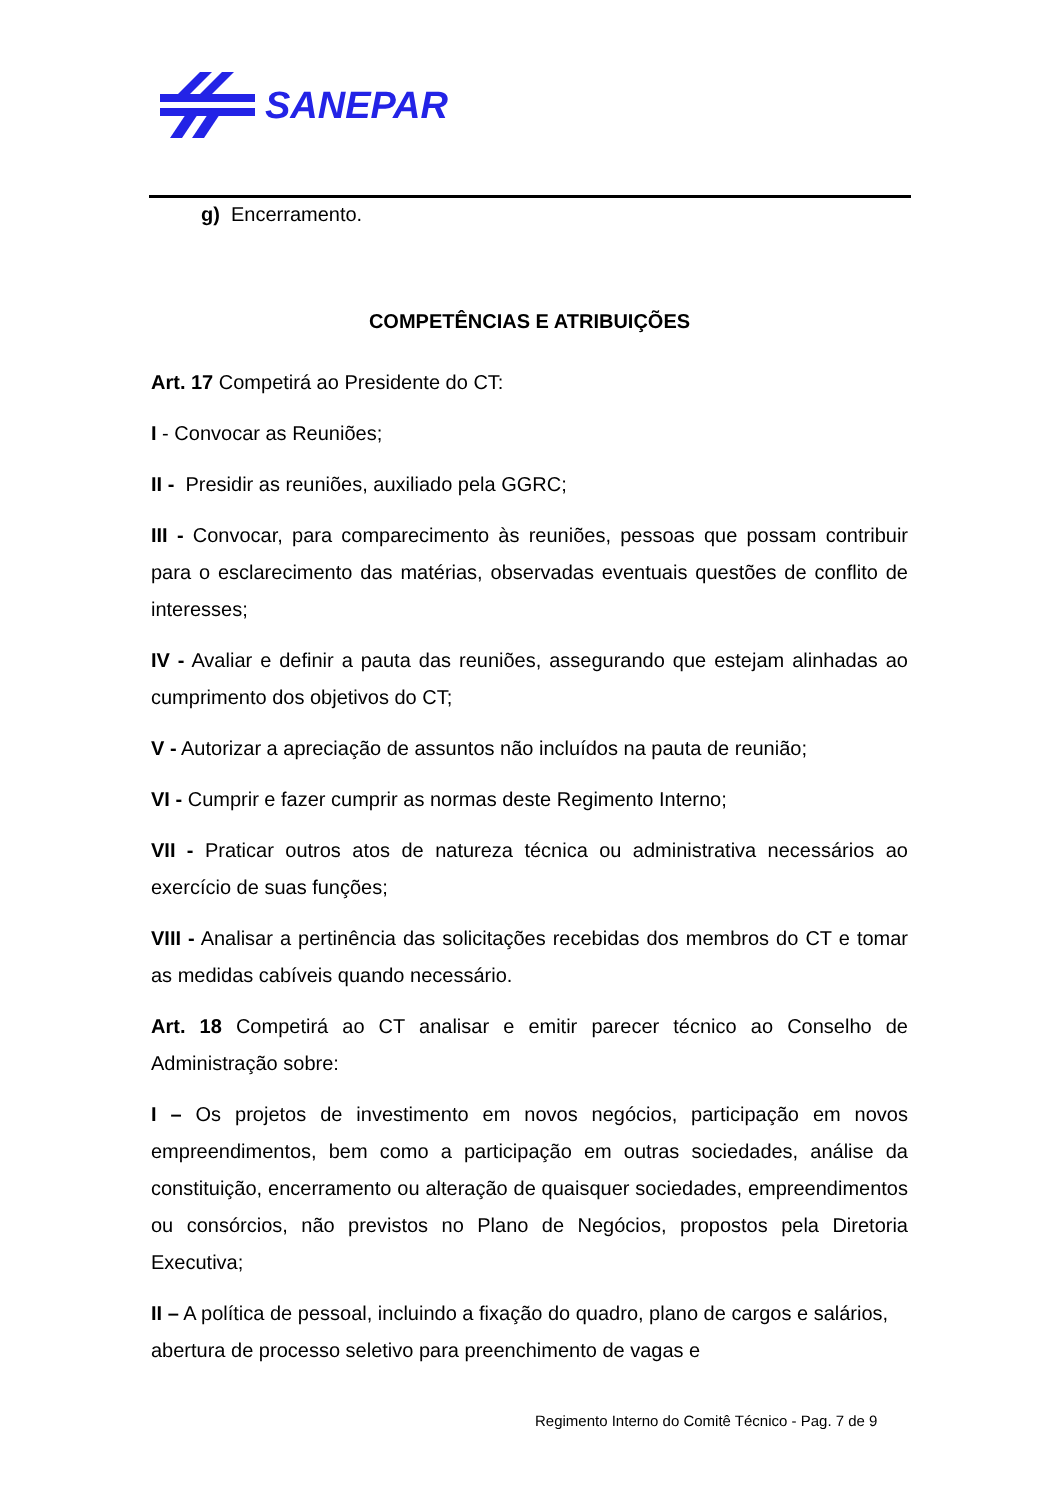SANEPAR
g) Encerramento.
COMPETÊNCIAS E ATRIBUIÇÕES
Art. 17 Competirá ao Presidente do CT:
I - Convocar as Reuniões;
II - Presidir as reuniões, auxiliado pela GGRC;
III - Convocar, para comparecimento às reuniões, pessoas que possam contribuir para o esclarecimento das matérias, observadas eventuais questões de conflito de interesses;
IV - Avaliar e definir a pauta das reuniões, assegurando que estejam alinhadas ao cumprimento dos objetivos do CT;
V - Autorizar a apreciação de assuntos não incluídos na pauta de reunião;
VI - Cumprir e fazer cumprir as normas deste Regimento Interno;
VII - Praticar outros atos de natureza técnica ou administrativa necessários ao exercício de suas funções;
VIII - Analisar a pertinência das solicitações recebidas dos membros do CT e tomar as medidas cabíveis quando necessário.
Art. 18 Competirá ao CT analisar e emitir parecer técnico ao Conselho de Administração sobre:
I – Os projetos de investimento em novos negócios, participação em novos empreendimentos, bem como a participação em outras sociedades, análise da constituição, encerramento ou alteração de quaisquer sociedades, empreendimentos ou consórcios, não previstos no Plano de Negócios, propostos pela Diretoria Executiva;
II – A política de pessoal, incluindo a fixação do quadro, plano de cargos e salários, abertura de processo seletivo para preenchimento de vagas e
Regimento Interno do Comitê Técnico - Pag. 7 de 9